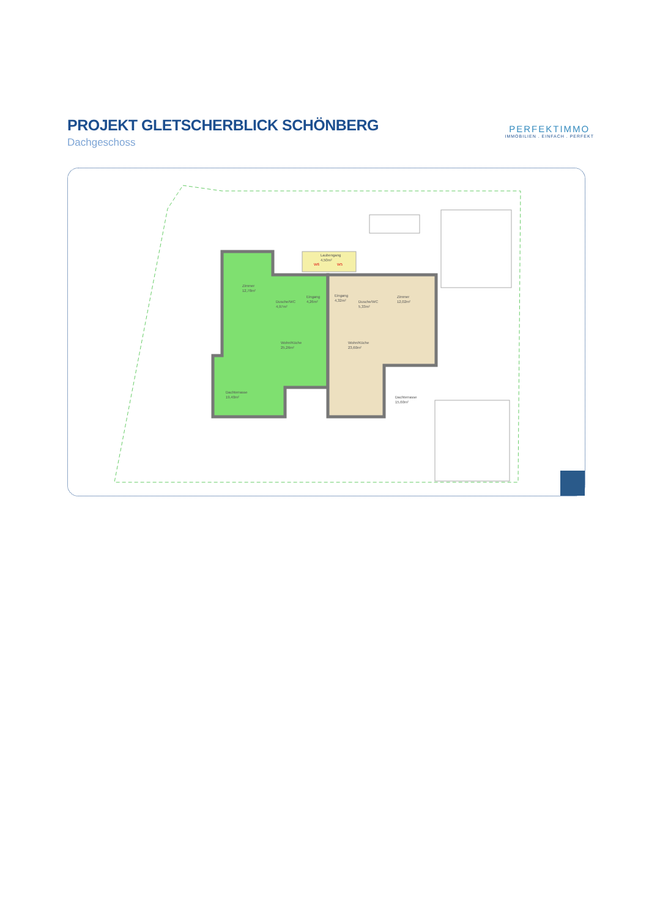PROJEKT GLETSCHERBLICK SCHÖNBERG
Dachgeschoss
PERFEKTIMMO
IMMOBILIEN . EINFACH . PERFEKT
Zimmer
12,78m²
Dusche/WC
4,97m²
Eingang
4,26m²
Wohn/Küche
25,26m²
Dachterrasse
19,40m²
Laubengang
4,50m²
Eingang
4,32m²
Dusche/WC
5,33m²
Zimmer
12,02m²
Wohn/Küche
23,60m²
Dachterrasse
15,60m²
W6
W5